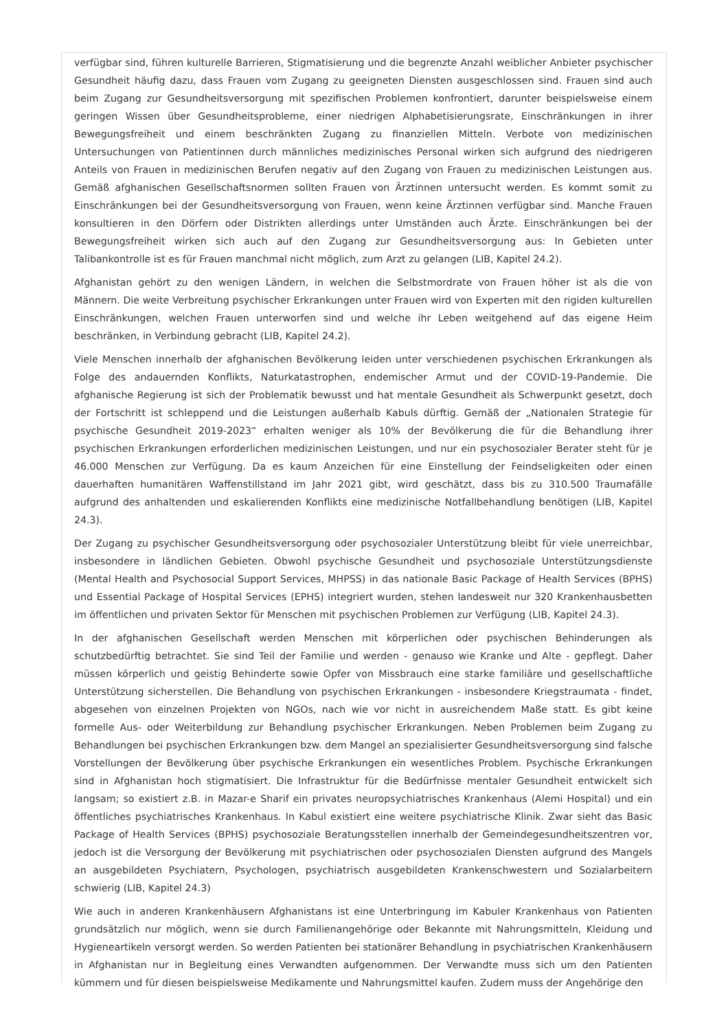verfügbar sind, führen kulturelle Barrieren, Stigmatisierung und die begrenzte Anzahl weiblicher Anbieter psychischer Gesundheit häufig dazu, dass Frauen vom Zugang zu geeigneten Diensten ausgeschlossen sind. Frauen sind auch beim Zugang zur Gesundheitsversorgung mit spezifischen Problemen konfrontiert, darunter beispielsweise einem geringen Wissen über Gesundheitsprobleme, einer niedrigen Alphabetisierungsrate, Einschränkungen in ihrer Bewegungsfreiheit und einem beschränkten Zugang zu finanziellen Mitteln. Verbote von medizinischen Untersuchungen von Patientinnen durch männliches medizinisches Personal wirken sich aufgrund des niedrigeren Anteils von Frauen in medizinischen Berufen negativ auf den Zugang von Frauen zu medizinischen Leistungen aus. Gemäß afghanischen Gesellschaftsnormen sollten Frauen von Ärztinnen untersucht werden. Es kommt somit zu Einschränkungen bei der Gesundheitsversorgung von Frauen, wenn keine Ärztinnen verfügbar sind. Manche Frauen konsultieren in den Dörfern oder Distrikten allerdings unter Umständen auch Ärzte. Einschränkungen bei der Bewegungsfreiheit wirken sich auch auf den Zugang zur Gesundheitsversorgung aus: In Gebieten unter Talibankontrolle ist es für Frauen manchmal nicht möglich, zum Arzt zu gelangen (LIB, Kapitel 24.2).
Afghanistan gehört zu den wenigen Ländern, in welchen die Selbstmordrate von Frauen höher ist als die von Männern. Die weite Verbreitung psychischer Erkrankungen unter Frauen wird von Experten mit den rigiden kulturellen Einschränkungen, welchen Frauen unterworfen sind und welche ihr Leben weitgehend auf das eigene Heim beschränken, in Verbindung gebracht (LIB, Kapitel 24.2).
Viele Menschen innerhalb der afghanischen Bevölkerung leiden unter verschiedenen psychischen Erkrankungen als Folge des andauernden Konflikts, Naturkatastrophen, endemischer Armut und der COVID-19-Pandemie. Die afghanische Regierung ist sich der Problematik bewusst und hat mentale Gesundheit als Schwerpunkt gesetzt, doch der Fortschritt ist schleppend und die Leistungen außerhalb Kabuls dürftig. Gemäß der „Nationalen Strategie für psychische Gesundheit 2019-2023“ erhalten weniger als 10% der Bevölkerung die für die Behandlung ihrer psychischen Erkrankungen erforderlichen medizinischen Leistungen, und nur ein psychosozialer Berater steht für je 46.000 Menschen zur Verfügung. Da es kaum Anzeichen für eine Einstellung der Feindseligkeiten oder einen dauerhaften humanitären Waffenstillstand im Jahr 2021 gibt, wird geschätzt, dass bis zu 310.500 Traumafälle aufgrund des anhaltenden und eskalierenden Konflikts eine medizinische Notfallbehandlung benötigen (LIB, Kapitel 24.3).
Der Zugang zu psychischer Gesundheitsversorgung oder psychosozialer Unterstützung bleibt für viele unerreichbar, insbesondere in ländlichen Gebieten. Obwohl psychische Gesundheit und psychosoziale Unterstützungsdienste (Mental Health and Psychosocial Support Services, MHPSS) in das nationale Basic Package of Health Services (BPHS) und Essential Package of Hospital Services (EPHS) integriert wurden, stehen landesweit nur 320 Krankenhausbetten im öffentlichen und privaten Sektor für Menschen mit psychischen Problemen zur Verfügung (LIB, Kapitel 24.3).
In der afghanischen Gesellschaft werden Menschen mit körperlichen oder psychischen Behinderungen als schutzbedürftig betrachtet. Sie sind Teil der Familie und werden - genauso wie Kranke und Alte - gepflegt. Daher müssen körperlich und geistig Behinderte sowie Opfer von Missbrauch eine starke familiäre und gesellschaftliche Unterstützung sicherstellen. Die Behandlung von psychischen Erkrankungen - insbesondere Kriegstraumata - findet, abgesehen von einzelnen Projekten von NGOs, nach wie vor nicht in ausreichendem Maße statt. Es gibt keine formelle Aus- oder Weiterbildung zur Behandlung psychischer Erkrankungen. Neben Problemen beim Zugang zu Behandlungen bei psychischen Erkrankungen bzw. dem Mangel an spezialisierter Gesundheitsversorgung sind falsche Vorstellungen der Bevölkerung über psychische Erkrankungen ein wesentliches Problem. Psychische Erkrankungen sind in Afghanistan hoch stigmatisiert. Die Infrastruktur für die Bedürfnisse mentaler Gesundheit entwickelt sich langsam; so existiert z.B. in Mazar-e Sharif ein privates neuropsychiatrisches Krankenhaus (Alemi Hospital) und ein öffentliches psychiatrisches Krankenhaus. In Kabul existiert eine weitere psychiatrische Klinik. Zwar sieht das Basic Package of Health Services (BPHS) psychosoziale Beratungsstellen innerhalb der Gemeindegesundheitszentren vor, jedoch ist die Versorgung der Bevölkerung mit psychiatrischen oder psychosozialen Diensten aufgrund des Mangels an ausgebildeten Psychiatern, Psychologen, psychiatrisch ausgebildeten Krankenschwestern und Sozialarbeitern schwierig (LIB, Kapitel 24.3)
Wie auch in anderen Krankenhäusern Afghanistans ist eine Unterbringung im Kabuler Krankenhaus von Patienten grundsätzlich nur möglich, wenn sie durch Familienangehörige oder Bekannte mit Nahrungsmitteln, Kleidung und Hygieneartikeln versorgt werden. So werden Patienten bei stationärer Behandlung in psychiatrischen Krankenhäusern in Afghanistan nur in Begleitung eines Verwandten aufgenommen. Der Verwandte muss sich um den Patienten kümmern und für diesen beispielsweise Medikamente und Nahrungsmittel kaufen. Zudem muss der Angehörige den